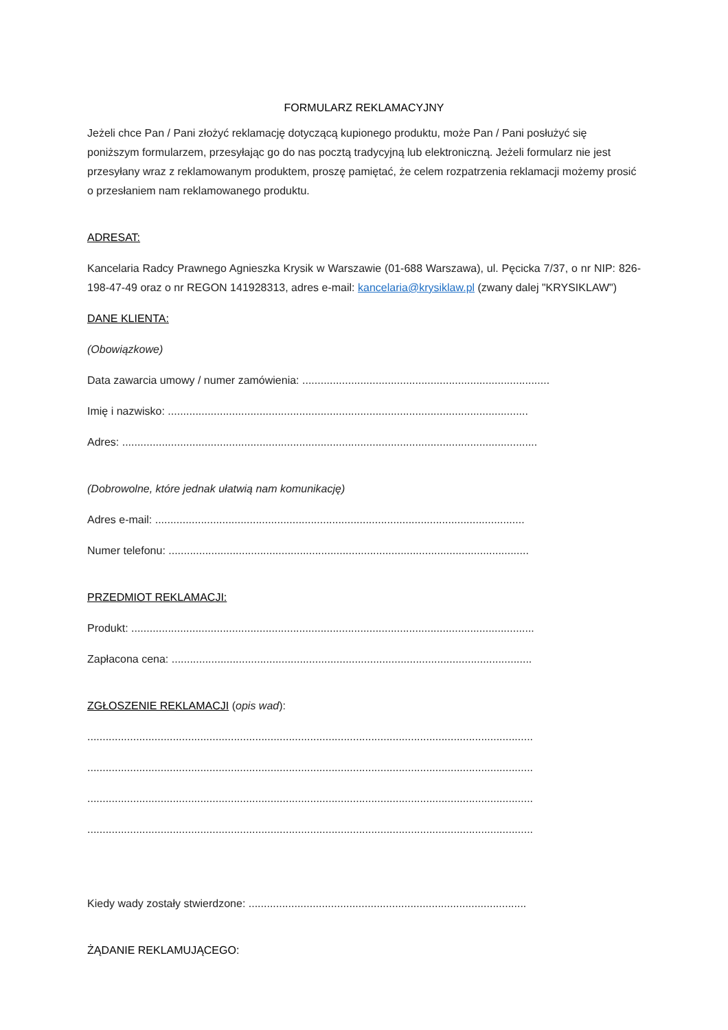FORMULARZ REKLAMACYJNY
Jeżeli chce Pan / Pani złożyć reklamację dotyczącą kupionego produktu, może Pan / Pani posłużyć się poniższym formularzem, przesyłając go do nas pocztą tradycyjną lub elektroniczną. Jeżeli formularz nie jest przesyłany wraz z reklamowanym produktem, proszę pamiętać, że celem rozpatrzenia reklamacji możemy prosić o przesłaniem nam reklamowanego produktu.
ADRESAT:
Kancelaria Radcy Prawnego Agnieszka Krysik w Warszawie (01-688 Warszawa), ul. Pęcicka 7/37, o nr NIP: 826-198-47-49 oraz o nr REGON 141928313, adres e-mail: kancelaria@krysiklaw.pl (zwany dalej "KRYSIKLAW")
DANE KLIENTA:
(Obowiązkowe)
Data zawarcia umowy / numer zamówienia: .................................................................................
Imię i nazwisko: ......................................................................................................................
Adres: ........................................................................................................................................
(Dobrowolne, które jednak ułatwią nam komunikację)
Adres e-mail: .........................................................................................................................
Numer telefonu: ......................................................................................................................
PRZEDMIOT REKLAMACJI:
Produkt: ....................................................................................................................................
Zapłacona cena: ......................................................................................................................
ZGŁOSZENIE REKLAMACJI (opis wad):
..................................................................................................................................................
..................................................................................................................................................
..................................................................................................................................................
..................................................................................................................................................
Kiedy wady zostały stwierdzone: ...........................................................................................
ŻĄDANIE REKLAMUJĄCEGO: